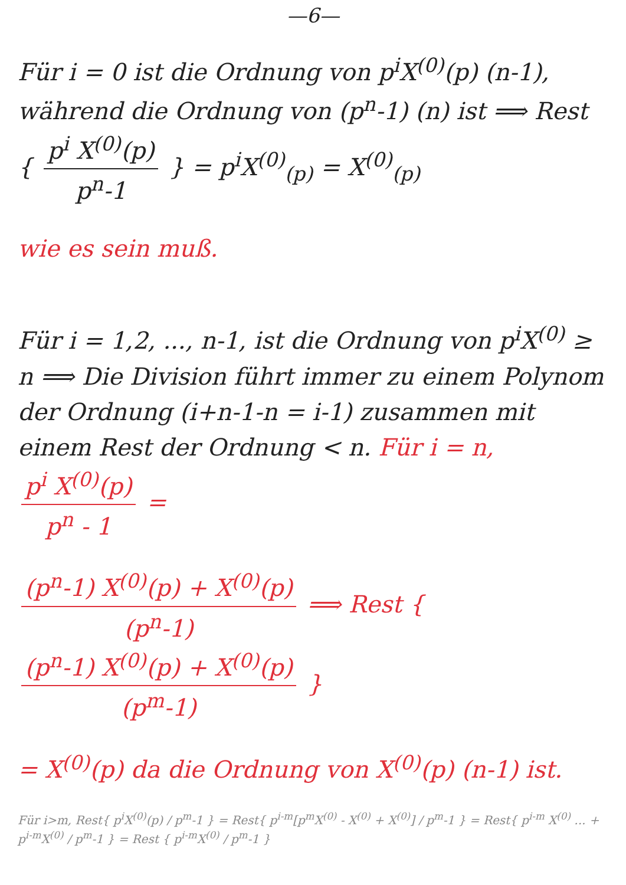—6—
Für i = 0 ist die Ordnung von p<sup>i</sup>X<sup>(0)</sup>(p) (n-1), während die Ordnung von (p<sup>n</sup>-1) (n) ist ⟹ Rest { p<sup>i</sup> X<sup>(0)</sup>(p) p<sup>n</sup>-1 } = p<sup>i</sup>X<sup>(0)</sup><sub>(p)</sub> = X<sup>(0)</sup><sub>(p)</sub>
wie es sein muß.
Für i = 1,2, ..., n-1, ist die Ordnung von p<sup>i</sup>X<sup>(0)</sup> ≥ n ⟹ Die Division führt immer zu einem Polynom der Ordnung (i+n-1-n = i-1) zusammen mit einem Rest der Ordnung < n. Für i = n, p<sup>i</sup> X<sup>(0)</sup>(p) p<sup>n</sup> - 1 =
(p<sup>n</sup>-1) X<sup>(0)</sup>(p) + X<sup>(0)</sup>(p) (p<sup>n</sup>-1) ⟹ Rest { (p<sup>n</sup>-1) X<sup>(0)</sup>(p) + X<sup>(0)</sup>(p) (p<sup>m</sup>-1) }
= X<sup>(0)</sup>(p) da die Ordnung von X<sup>(0)</sup>(p) (n-1) ist.
Für i>m, Rest{ p<sup>i</sup>X<sup>(0)</sup>(p) / p<sup>m</sup>-1 } = Rest{ p<sup>i-m</sup>[p<sup>m</sup>X<sup>(0)</sup> - X<sup>(0)</sup> + X<sup>(0)</sup>] / p<sup>m</sup>-1 } = Rest{ p<sup>i-m</sup> X<sup>(0)</sup> ... + p<sup>i-m</sup>X<sup>(0)</sup> / p<sup>m</sup>-1 } = Rest { p<sup>i-m</sup>X<sup>(0)</sup> / p<sup>m</sup>-1 }